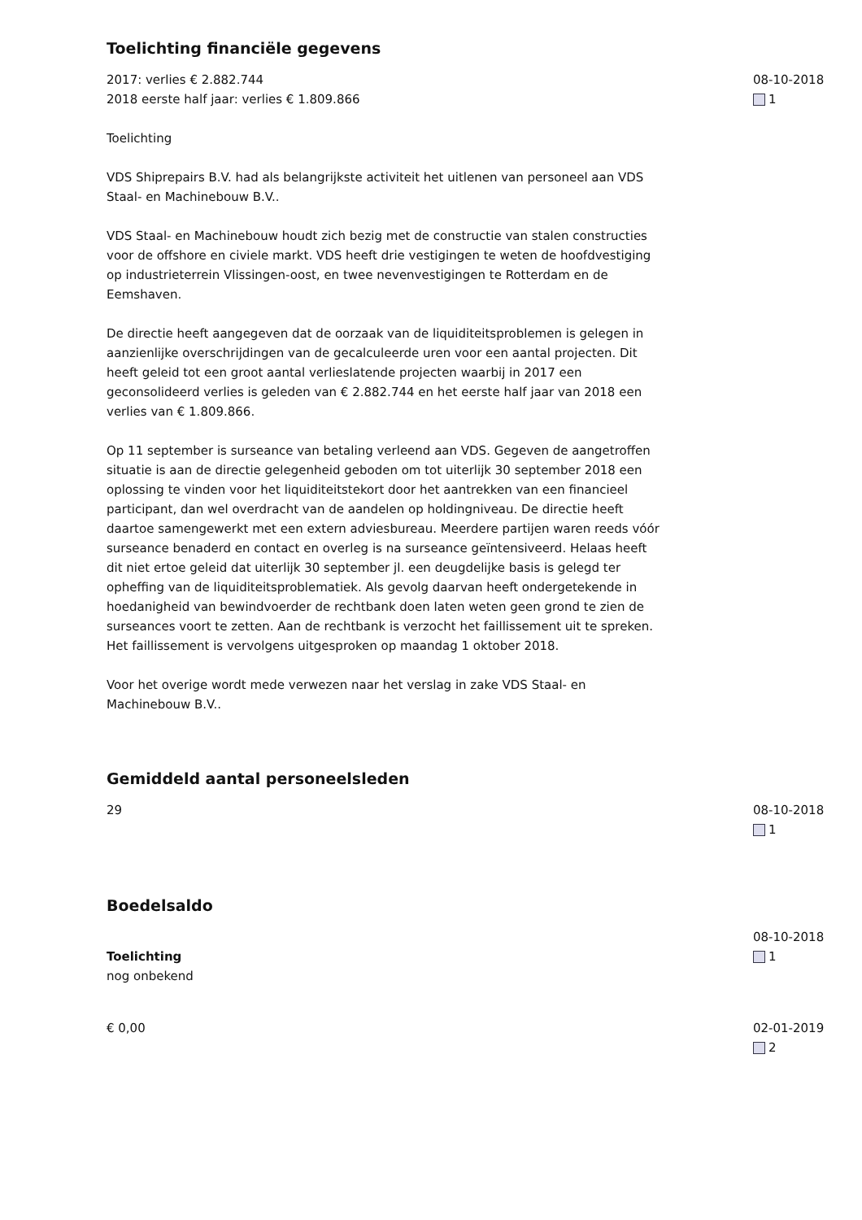Toelichting financiële gegevens
2017: verlies € 2.882.744
2018 eerste half jaar: verlies € 1.809.866
Toelichting
VDS Shiprepairs B.V. had als belangrijkste activiteit het uitlenen van personeel aan VDS Staal- en Machinebouw B.V..
VDS Staal- en Machinebouw houdt zich bezig met de constructie van stalen constructies voor de offshore en civiele markt. VDS heeft drie vestigingen te weten de hoofdvestiging op industrieterrein Vlissingen-oost, en twee nevenvestigingen te Rotterdam en de Eemshaven.
De directie heeft aangegeven dat de oorzaak van de liquiditeitsproblemen is gelegen in aanzienlijke overschrijdingen van de gecalculeerde uren voor een aantal projecten. Dit heeft geleid tot een groot aantal verlieslatende projecten waarbij in 2017 een geconsolideerd verlies is geleden van € 2.882.744 en het eerste half jaar van 2018 een verlies van € 1.809.866.
Op 11 september is surseance van betaling verleend aan VDS. Gegeven de aangetroffen situatie is aan de directie gelegenheid geboden om tot uiterlijk 30 september 2018 een oplossing te vinden voor het liquiditeitstekort door het aantrekken van een financieel participant, dan wel overdracht van de aandelen op holdingniveau. De directie heeft daartoe samengewerkt met een extern adviesbureau. Meerdere partijen waren reeds vóór surseance benaderd en contact en overleg is na surseance geïntensiveerd. Helaas heeft dit niet ertoe geleid dat uiterlijk 30 september jl. een deugdelijke basis is gelegd ter opheffing van de liquiditeitsproblematiek. Als gevolg daarvan heeft ondergetekende in hoedanigheid van bewindvoerder de rechtbank doen laten weten geen grond te zien de surseances voort te zetten. Aan de rechtbank is verzocht het faillissement uit te spreken. Het faillissement is vervolgens uitgesproken op maandag 1 oktober 2018.
Voor het overige wordt mede verwezen naar het verslag in zake VDS Staal- en Machinebouw B.V..
08-10-2018
1
Gemiddeld aantal personeelsleden
29 08-10-2018
1
Boedelsaldo
Toelichting
nog onbekend
08-10-2018
1
€ 0,00 02-01-2019
2